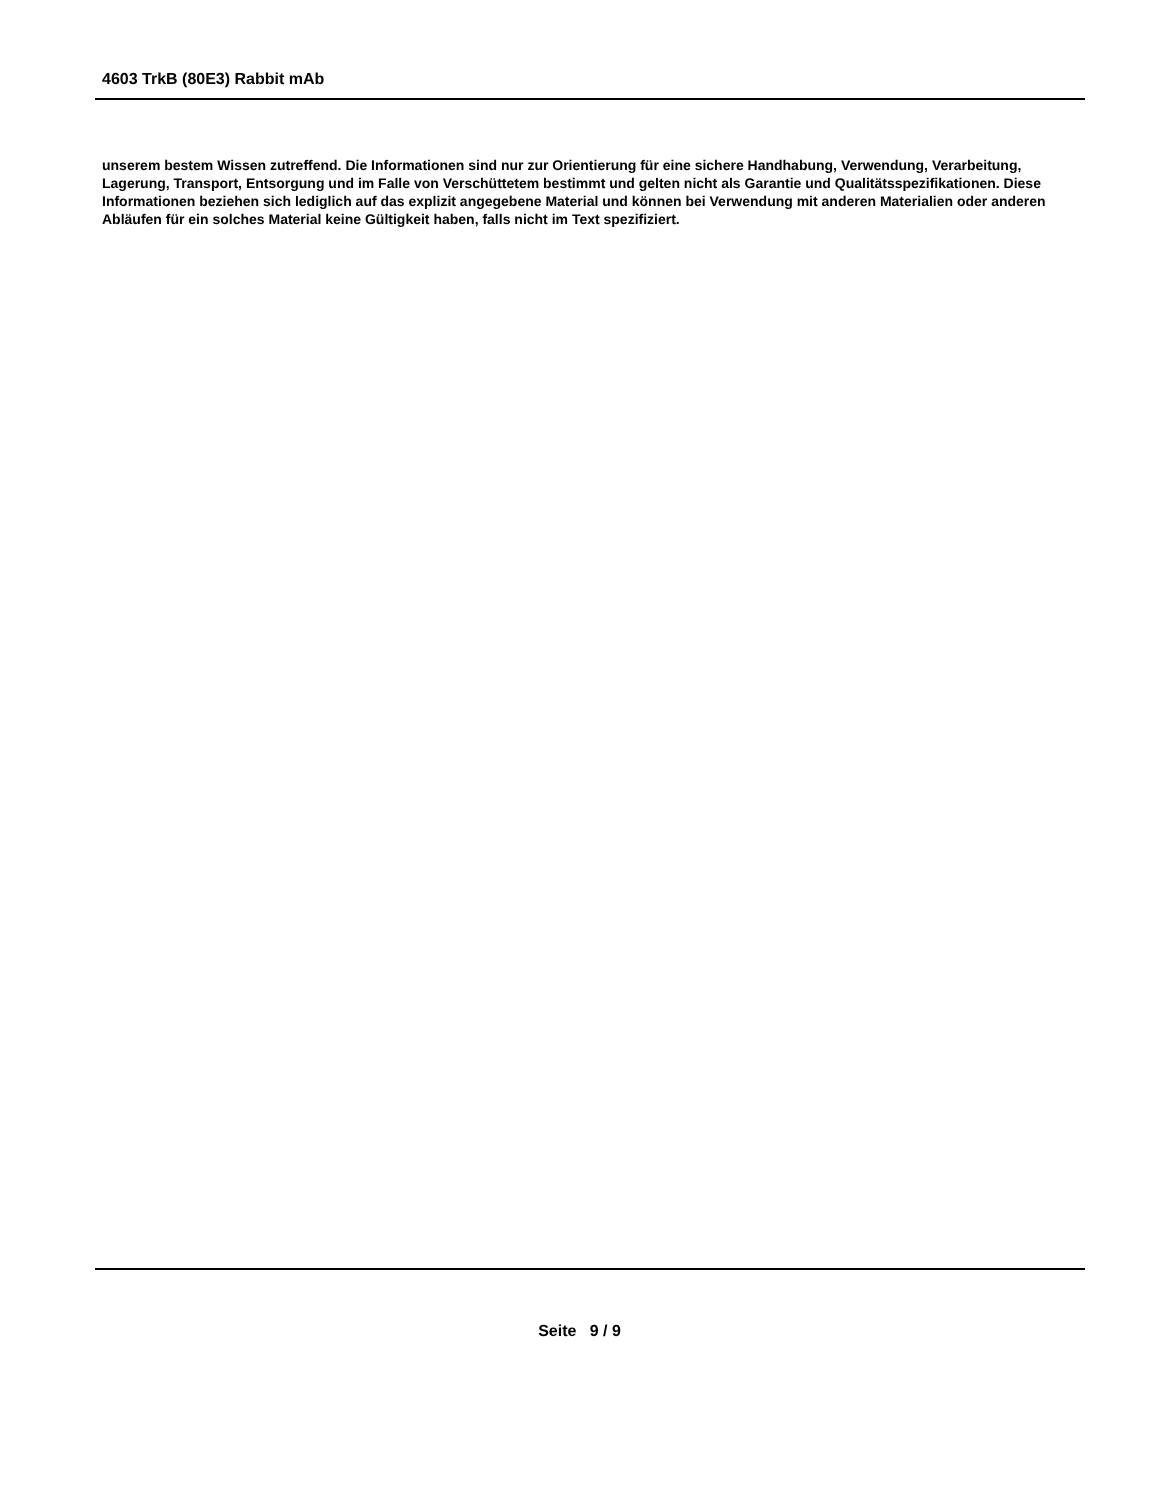4603 TrkB (80E3) Rabbit mAb
unserem bestem Wissen zutreffend. Die Informationen sind nur zur Orientierung für eine sichere Handhabung, Verwendung, Verarbeitung, Lagerung, Transport, Entsorgung und im Falle von Verschüttetem bestimmt und gelten nicht als Garantie und Qualitätsspezifikationen. Diese Informationen beziehen sich lediglich auf das explizit angegebene Material und können bei Verwendung mit anderen Materialien oder anderen Abläufen für ein solches Material keine Gültigkeit haben, falls nicht im Text spezifiziert.
Seite 9 / 9